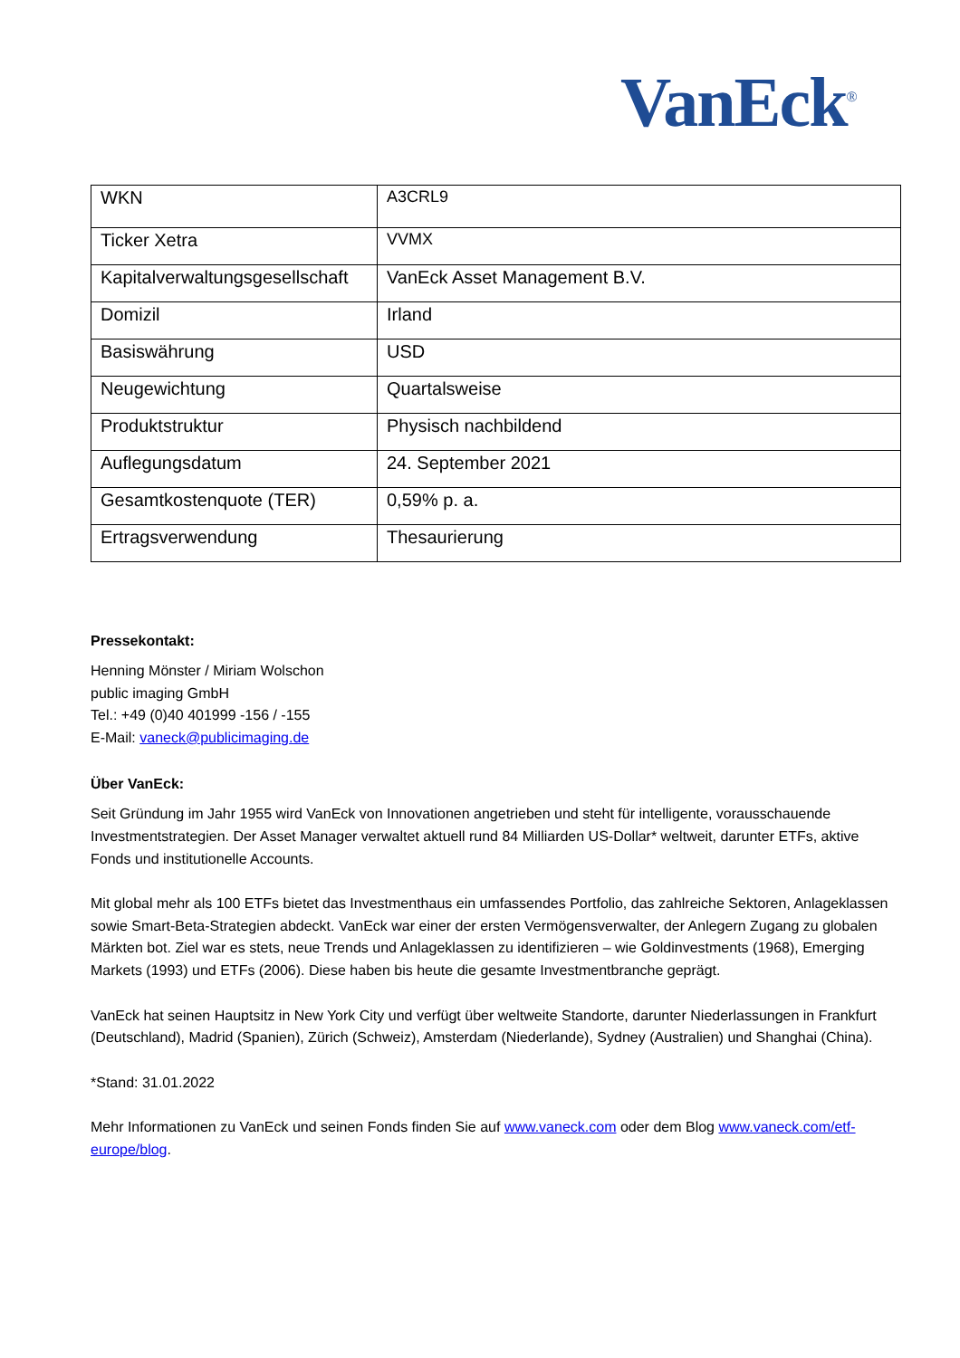VanEck<sup>®</sup>
| WKN | A3CRL9 |
| Ticker Xetra | VVMX |
| Kapitalverwaltungsgesellschaft | VanEck Asset Management B.V. |
| Domizil | Irland |
| Basiswährung | USD |
| Neugewichtung | Quartalsweise |
| Produktstruktur | Physisch nachbildend |
| Auflegungsdatum | 24. September 2021 |
| Gesamtkostenquote (TER) | 0,59% p. a. |
| Ertragsverwendung | Thesaurierung |
Pressekontakt:
Henning Mönster / Miriam Wolschon
public imaging GmbH
Tel.: +49 (0)40 401999 -156 / -155
E-Mail: vaneck@publicimaging.de
Über VanEck:
Seit Gründung im Jahr 1955 wird VanEck von Innovationen angetrieben und steht für intelligente, vorausschauende Investmentstrategien. Der Asset Manager verwaltet aktuell rund 84 Milliarden US-Dollar* weltweit, darunter ETFs, aktive Fonds und institutionelle Accounts.
Mit global mehr als 100 ETFs bietet das Investmenthaus ein umfassendes Portfolio, das zahlreiche Sektoren, Anlageklassen sowie Smart-Beta-Strategien abdeckt. VanEck war einer der ersten Vermögensverwalter, der Anlegern Zugang zu globalen Märkten bot. Ziel war es stets, neue Trends und Anlageklassen zu identifizieren – wie Goldinvestments (1968), Emerging Markets (1993) und ETFs (2006). Diese haben bis heute die gesamte Investmentbranche geprägt.
VanEck hat seinen Hauptsitz in New York City und verfügt über weltweite Standorte, darunter Niederlassungen in Frankfurt (Deutschland), Madrid (Spanien), Zürich (Schweiz), Amsterdam (Niederlande), Sydney (Australien) und Shanghai (China).
*Stand: 31.01.2022
Mehr Informationen zu VanEck und seinen Fonds finden Sie auf www.vaneck.com oder dem Blog www.vaneck.com/etf-europe/blog.